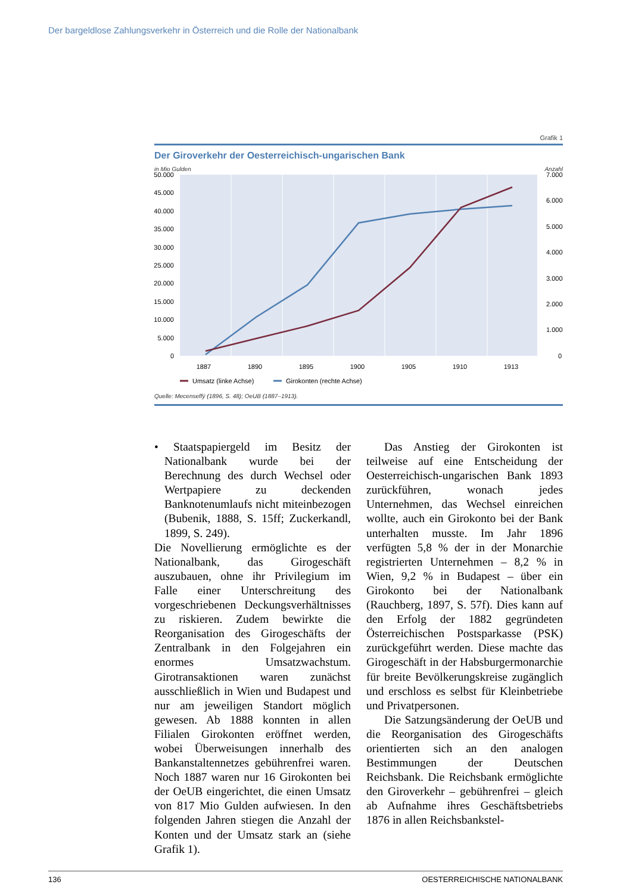Der bargeldlose Zahlungsverkehr in Österreich und die Rolle der Nationalbank
Grafik 1
Der Giroverkehr der Oesterreichisch-ungarischen Bank
in Mio Gulden Anzahl
50.000
45.000
40.000
35.000
30.000
25.000
20.000
15.000
10.000
5.000
0
7.000
6.000
5.000
4.000
3.000
2.000
1.000
0
1887
1890
1895
1900
1905
1910
1913
Umsatz (linke Achse)
Girokonten (rechte Achse)
Quelle: Mecenseffÿ (1896, S. 48); OeUB (1887–1913).
• Staatspapiergeld im Besitz der Nationalbank wurde bei der Berechnung des durch Wechsel oder Wertpapiere zu deckenden Banknotenumlaufs nicht miteinbezogen (Bubenik, 1888, S. 15ff; Zuckerkandl, 1899, S. 249).
Die Novellierung ermöglichte es der Nationalbank, das Girogeschäft auszubauen, ohne ihr Privilegium im Falle einer Unterschreitung des vorgeschriebenen Deckungsverhältnisses zu riskieren. Zudem bewirkte die Reorganisation des Girogeschäfts der Zentralbank in den Folgejahren ein enormes Umsatzwachstum. Girotransaktionen waren zunächst ausschließlich in Wien und Budapest und nur am jeweiligen Standort möglich gewesen. Ab 1888 konnten in allen Filialen Girokonten eröffnet werden, wobei Überweisungen innerhalb des Bankanstaltennetzes gebührenfrei waren. Noch 1887 waren nur 16 Girokonten bei der OeUB eingerichtet, die einen Umsatz von 817 Mio Gulden aufwiesen. In den folgenden Jahren stiegen die Anzahl der Konten und der Umsatz stark an (siehe Grafik 1).
Das Anstieg der Girokonten ist teilweise auf eine Entscheidung der Oesterreichisch-ungarischen Bank 1893 zurückführen, wonach jedes Unternehmen, das Wechsel einreichen wollte, auch ein Girokonto bei der Bank unterhalten musste. Im Jahr 1896 verfügten 5,8 % der in der Monarchie registrierten Unternehmen – 8,2 % in Wien, 9,2 % in Budapest – über ein Girokonto bei der Nationalbank (Rauchberg, 1897, S. 57f). Dies kann auf den Erfolg der 1882 gegründeten Österreichischen Postsparkasse (PSK) zurückgeführt werden. Diese machte das Girogeschäft in der Habsburgermonarchie für breite Bevölkerungskreise zugänglich und erschloss es selbst für Kleinbetriebe und Privatpersonen.
Die Satzungsänderung der OeUB und die Reorganisation des Girogeschäfts orientierten sich an den analogen Bestimmungen der Deutschen Reichsbank. Die Reichsbank ermöglichte den Giroverkehr – gebührenfrei – gleich ab Aufnahme ihres Geschäftsbetriebs 1876 in allen Reichsbankstel-
136 OESTERREICHISCHE NATIONALBANK